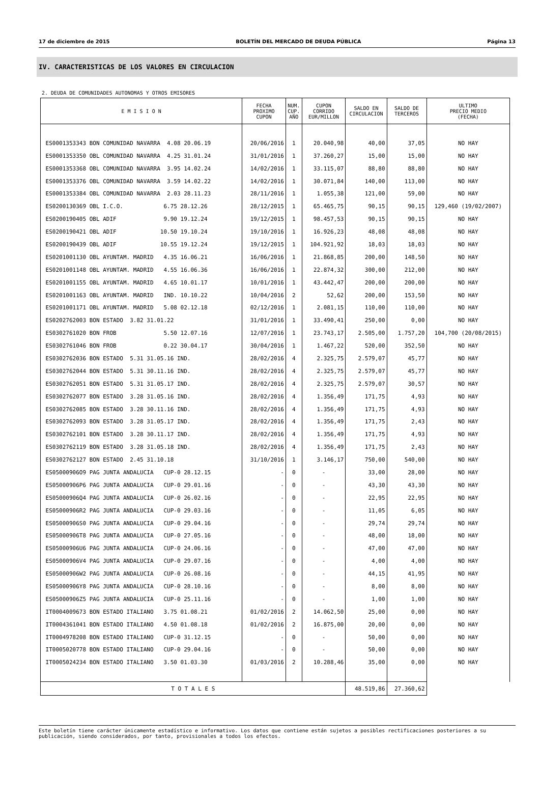17 de diciembre de 2015 BOLETÍN DEL MERCADO DE DEUDA PÚBLICA Página 13
IV. CARACTERISTICAS DE LOS VALORES EN CIRCULACION
2. DEUDA DE COMUNIDADES AUTONOMAS Y OTROS EMISORES
| E M I S I O N | FECHA PROXIMO CUPON | NUM. CUP. AÑO | CUPON CORRIDO EUR/MILLON | SALDO EN CIRCULACION | SALDO DE TERCEROS | ULTIMO PRECIO MEDIO (FECHA) |
| --- | --- | --- | --- | --- | --- | --- |
| ES0001353343 BON COMUNIDAD NAVARRA 4.08 20.06.19 | 20/06/2016 | 1 | 20.040,98 | 40,00 | 37,05 | NO HAY |
| ES0001353350 OBL COMUNIDAD NAVARRA 4.25 31.01.24 | 31/01/2016 | 1 | 37.260,27 | 15,00 | 15,00 | NO HAY |
| ES0001353368 OBL COMUNIDAD NAVARRA 3.95 14.02.24 | 14/02/2016 | 1 | 33.115,07 | 88,80 | 88,80 | NO HAY |
| ES0001353376 OBL COMUNIDAD NAVARRA 3.59 14.02.22 | 14/02/2016 | 1 | 30.071,84 | 140,00 | 113,00 | NO HAY |
| ES0001353384 OBL COMUNIDAD NAVARRA 2.03 28.11.23 | 28/11/2016 | 1 | 1.055,38 | 121,00 | 59,00 | NO HAY |
| ES0200130369 OBL I.C.O. 6.75 28.12.26 | 28/12/2015 | 1 | 65.465,75 | 90,15 | 90,15 | 129,460 (19/02/2007) |
| ES0200190405 OBL ADIF 9.90 19.12.24 | 19/12/2015 | 1 | 98.457,53 | 90,15 | 90,15 | NO HAY |
| ES0200190421 OBL ADIF 10.50 19.10.24 | 19/10/2016 | 1 | 16.926,23 | 48,08 | 48,08 | NO HAY |
| ES0200190439 OBL ADIF 10.55 19.12.24 | 19/12/2015 | 1 | 104.921,92 | 18,03 | 18,03 | NO HAY |
| ES0201001130 OBL AYUNTAM. MADRID 4.35 16.06.21 | 16/06/2016 | 1 | 21.868,85 | 200,00 | 148,50 | NO HAY |
| ES0201001148 OBL AYUNTAM. MADRID 4.55 16.06.36 | 16/06/2016 | 1 | 22.874,32 | 300,00 | 212,00 | NO HAY |
| ES0201001155 OBL AYUNTAM. MADRID 4.65 10.01.17 | 10/01/2016 | 1 | 43.442,47 | 200,00 | 200,00 | NO HAY |
| ES0201001163 OBL AYUNTAM. MADRID IND. 10.10.22 | 10/04/2016 | 2 | 52,62 | 200,00 | 153,50 | NO HAY |
| ES0201001171 OBL AYUNTAM. MADRID 5.08 02.12.18 | 02/12/2016 | 1 | 2.081,15 | 110,00 | 110,00 | NO HAY |
| ES0202762003 BON ESTADO 3.82 31.01.22 | 31/01/2016 | 1 | 33.490,41 | 250,00 | 0,00 | NO HAY |
| ES0302761020 BON FROB 5.50 12.07.16 | 12/07/2016 | 1 | 23.743,17 | 2.505,00 | 1.757,20 | 104,700 (20/08/2015) |
| ES0302761046 BON FROB 0.22 30.04.17 | 30/04/2016 | 1 | 1.467,22 | 520,00 | 352,50 | NO HAY |
| ES0302762036 BON ESTADO 5.31 31.05.16 IND. | 28/02/2016 | 4 | 2.325,75 | 2.579,07 | 45,77 | NO HAY |
| ES0302762044 BON ESTADO 5.31 30.11.16 IND. | 28/02/2016 | 4 | 2.325,75 | 2.579,07 | 45,77 | NO HAY |
| ES0302762051 BON ESTADO 5.31 31.05.17 IND. | 28/02/2016 | 4 | 2.325,75 | 2.579,07 | 30,57 | NO HAY |
| ES0302762077 BON ESTADO 3.28 31.05.16 IND. | 28/02/2016 | 4 | 1.356,49 | 171,75 | 4,93 | NO HAY |
| ES0302762085 BON ESTADO 3.28 30.11.16 IND. | 28/02/2016 | 4 | 1.356,49 | 171,75 | 4,93 | NO HAY |
| ES0302762093 BON ESTADO 3.28 31.05.17 IND. | 28/02/2016 | 4 | 1.356,49 | 171,75 | 2,43 | NO HAY |
| ES0302762101 BON ESTADO 3.28 30.11.17 IND. | 28/02/2016 | 4 | 1.356,49 | 171,75 | 4,93 | NO HAY |
| ES0302762119 BON ESTADO 3.28 31.05.18 IND. | 28/02/2016 | 4 | 1.356,49 | 171,75 | 2,43 | NO HAY |
| ES0302762127 BON ESTADO 2.45 31.10.18 | 31/10/2016 | 1 | 3.146,17 | 750,00 | 540,00 | NO HAY |
| ES05000906O9 PAG JUNTA ANDALUCIA CUP-0 28.12.15 | - | 0 | - | 33,00 | 28,00 | NO HAY |
| ES05000906P6 PAG JUNTA ANDALUCIA CUP-0 29.01.16 | - | 0 | - | 43,30 | 43,30 | NO HAY |
| ES05000906Q4 PAG JUNTA ANDALUCIA CUP-0 26.02.16 | - | 0 | - | 22,95 | 22,95 | NO HAY |
| ES05000906R2 PAG JUNTA ANDALUCIA CUP-0 29.03.16 | - | 0 | - | 11,05 | 6,05 | NO HAY |
| ES05000906S0 PAG JUNTA ANDALUCIA CUP-0 29.04.16 | - | 0 | - | 29,74 | 29,74 | NO HAY |
| ES05000906T8 PAG JUNTA ANDALUCIA CUP-0 27.05.16 | - | 0 | - | 48,00 | 18,00 | NO HAY |
| ES05000906U6 PAG JUNTA ANDALUCIA CUP-0 24.06.16 | - | 0 | - | 47,00 | 47,00 | NO HAY |
| ES05000906V4 PAG JUNTA ANDALUCIA CUP-0 29.07.16 | - | 0 | - | 4,00 | 4,00 | NO HAY |
| ES05000906W2 PAG JUNTA ANDALUCIA CUP-0 26.08.16 | - | 0 | - | 44,15 | 41,95 | NO HAY |
| ES05000906Y8 PAG JUNTA ANDALUCIA CUP-0 28.10.16 | - | 0 | - | 8,00 | 8,00 | NO HAY |
| ES05000906Z5 PAG JUNTA ANDALUCIA CUP-0 25.11.16 | - | 0 | - | 1,00 | 1,00 | NO HAY |
| IT0004009673 BON ESTADO ITALIANO 3.75 01.08.21 | 01/02/2016 | 2 | 14.062,50 | 25,00 | 0,00 | NO HAY |
| IT0004361041 BON ESTADO ITALIANO 4.50 01.08.18 | 01/02/2016 | 2 | 16.875,00 | 20,00 | 0,00 | NO HAY |
| IT0004978208 BON ESTADO ITALIANO CUP-0 31.12.15 | - | 0 | - | 50,00 | 0,00 | NO HAY |
| IT0005020778 BON ESTADO ITALIANO CUP-0 29.04.16 | - | 0 | - | 50,00 | 0,00 | NO HAY |
| IT0005024234 BON ESTADO ITALIANO 3.50 01.03.30 | 01/03/2016 | 2 | 10.288,46 | 35,00 | 0,00 | NO HAY |
| T O T A L E S | | | | 48.519,86 | 27.360,62 | |
Este boletín tiene carácter únicamente estadístico e informativo. Los datos que contiene están sujetos a posibles rectificaciones posteriores a su publicación, siendo considerados, por tanto, provisionales a todos los efectos.